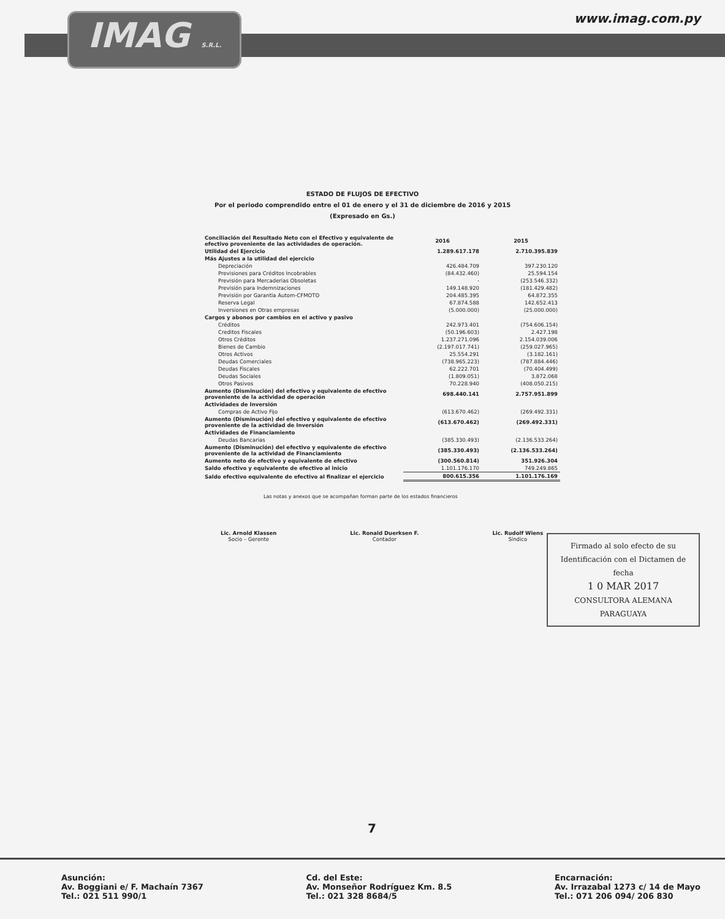IMAG S.R.L.
www.imag.com.py
ESTADO DE FLUJOS DE EFECTIVO
Por el periodo comprendido entre el 01 de enero y el 31 de diciembre de 2016 y 2015
(Expresado en Gs.)
| Conciliación del Resultado Neto con el Efectivo y equivalente de efectivo proveniente de las actividades de operación. | 2016 | 2015 |
| --- | --- | --- |
| Utilidad del Ejercicio | 1.289.617.178 | 2.710.395.839 |
| Más Ajustes a la utilidad del ejercicio | | |
| Depreciación | 426.484.709 | 397.230.120 |
| Previsiones para Créditos Incobrables | (84.432.460) | 25.594.154 |
| Previsión para Mercaderias Obsoletas | - | (253.546.332) |
| Previsión para Indemnizaciones | 149.148.920 | (181.429.482) |
| Previsión por Garantia Autom-CFMOTO | 204.485.395 | 64.872.355 |
| Reserva Legal | 67.874.588 | 142.652.413 |
| Inversiones en Otras empresas | (5.000.000) | (25.000.000) |
| Cargos y abonos por cambios en el activo y pasivo | | |
| Créditos | 242.973.401 | (754.606.154) |
| Creditos Fiscales | (50.196.603) | 2.427.198 |
| Otros Créditos | 1.237.271.096 | 2.154.039.006 |
| Bienes de Cambio | (2.197.017.741) | (259.027.965) |
| Otros Activos | 25.554.291 | (3.182.161) |
| Deudas Comerciales | (738.965.223) | (787.884.446) |
| Deudas Fiscales | 62.222.701 | (70.404.499) |
| Deudas Sociales | (1.809.051) | 3.872.068 |
| Otros Pasivos | 70.228.940 | (408.050.215) |
| Aumento (Disminución) del efectivo y equivalente de efectivo proveniente de la actividad de operación | 698.440.141 | 2.757.951.899 |
| Actividades de Inversión | | |
| Compras de Activo Fijo | (613.670.462) | (269.492.331) |
| Aumento (Disminución) del efectivo y equivalente de efectivo proveniente de la actividad de Inversión | (613.670.462) | (269.492.331) |
| Actividades de Financiamiento | | |
| Deudas Bancarias | (385.330.493) | (2.136.533.264) |
| Aumento (Disminución) del efectivo y equivalente de efectivo proveniente de la actividad de Financiamiento | (385.330.493) | (2.136.533.264) |
| Aumento neto de efectivo y equivalente de efectivo | (300.560.814) | 351.926.304 |
| Saldo efectivo y equivalente de efectivo al inicio | 1.101.176.170 | 749.249.865 |
| Saldo efectivo equivalente de efectivo al finalizar el ejercicio | 800.615.356 | 1.101.176.169 |
Las notas y anexos que se acompañan forman parte de los estados financieros
Lic. Arnold Klassen
Socio – Gerente
Lic. Ronald Duerksen F.
Contador
Lic. Rudolf Wiens
Síndico
Firmado al solo efecto de su Identificación con el Dictamen de fecha
1 0 MAR 2017
CONSULTORA ALEMANA PARAGUAYA
7
Asunción:
Av. Boggiani e/ F. Machaín 7367
Tel.: 021 511 990/1
Cd. del Este:
Av. Monseñor Rodríguez Km. 8.5
Tel.: 021 328 8684/5
Encarnación:
Av. Irrazabal 1273 c/ 14 de Mayo
Tel.: 071 206 094/ 206 830